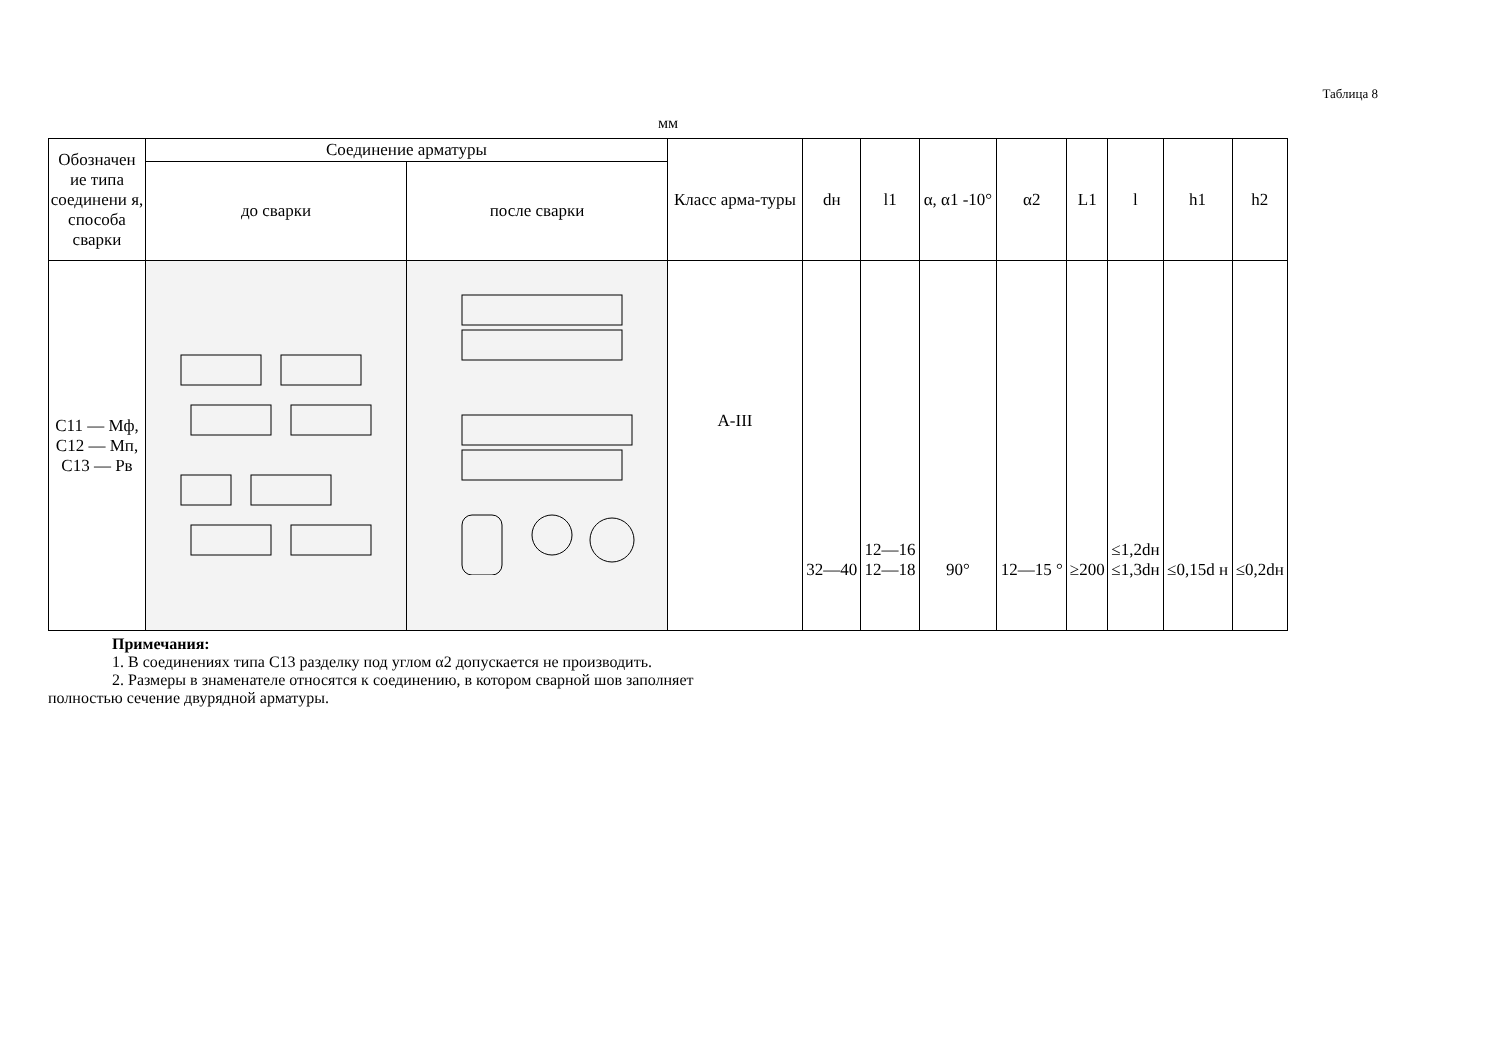Таблица 8
мм
| Обозначен ие типа соединени я, способа сварки | Соединение арматуры | | Класс арма-туры | dн | l1 | α, α1 -10° | α2 | L1 | l | h1 | h2 |
| --- | --- | --- | --- | --- | --- | --- | --- | --- | --- | --- | --- |
| | до сварки | после сварки | | | | | | | | | |
| С11 — Мф, С12 — Мп, С13 — Рв | | | А-III | 32—40 | 12—16 12—18 | 90° | 12—15 ° | ≥200 | ≤1,2dн ≤1,3dн | ≤0,15d н | ≤0,2dн |
Примечания:
1. В соединениях типа С13 разделку под углом α2 допускается не производить.
2. Размеры в знаменателе относятся к соединению, в котором сварной шов заполняет
полностью сечение двурядной арматуры.